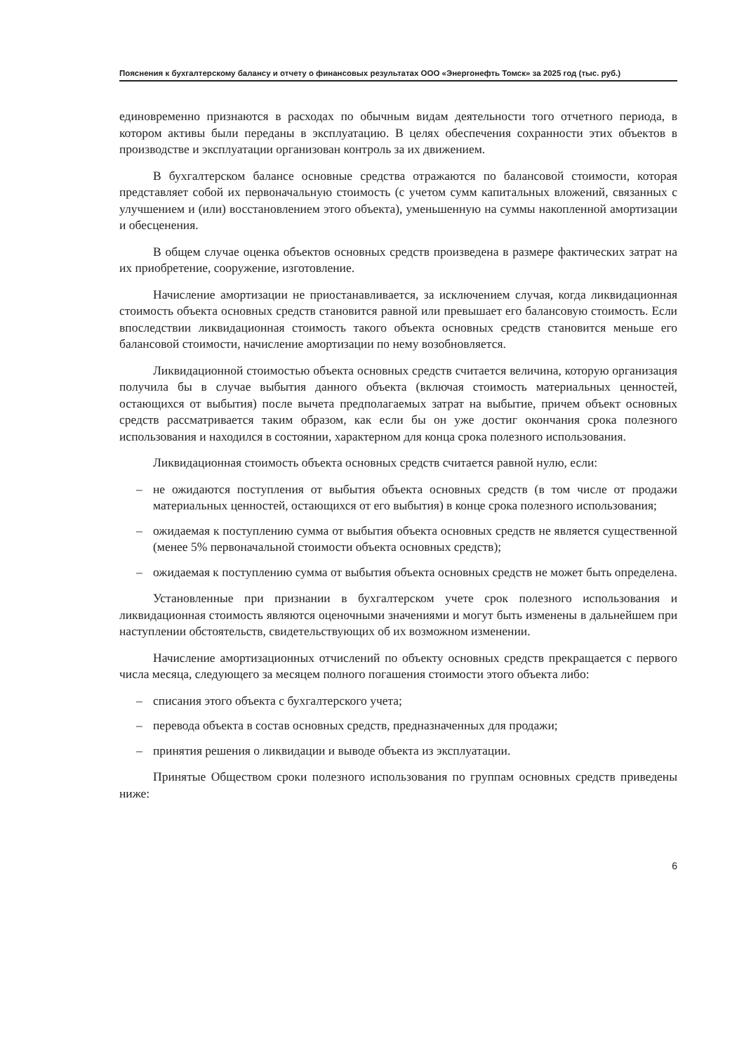Пояснения к бухгалтерскому балансу и отчету о финансовых результатах ООО «Энергонефть Томск» за 2025 год (тыс. руб.)
единовременно признаются в расходах по обычным видам деятельности того отчетного периода, в котором активы были переданы в эксплуатацию. В целях обеспечения сохранности этих объектов в производстве и эксплуатации организован контроль за их движением.
В бухгалтерском балансе основные средства отражаются по балансовой стоимости, которая представляет собой их первоначальную стоимость (с учетом сумм капитальных вложений, связанных с улучшением и (или) восстановлением этого объекта), уменьшенную на суммы накопленной амортизации и обесценения.
В общем случае оценка объектов основных средств произведена в размере фактических затрат на их приобретение, сооружение, изготовление.
Начисление амортизации не приостанавливается, за исключением случая, когда ликвидационная стоимость объекта основных средств становится равной или превышает его балансовую стоимость. Если впоследствии ликвидационная стоимость такого объекта основных средств становится меньше его балансовой стоимости, начисление амортизации по нему возобновляется.
Ликвидационной стоимостью объекта основных средств считается величина, которую организация получила бы в случае выбытия данного объекта (включая стоимость материальных ценностей, остающихся от выбытия) после вычета предполагаемых затрат на выбытие, причем объект основных средств рассматривается таким образом, как если бы он уже достиг окончания срока полезного использования и находился в состоянии, характерном для конца срока полезного использования.
Ликвидационная стоимость объекта основных средств считается равной нулю, если:
– не ожидаются поступления от выбытия объекта основных средств (в том числе от продажи материальных ценностей, остающихся от его выбытия) в конце срока полезного использования;
– ожидаемая к поступлению сумма от выбытия объекта основных средств не является существенной (менее 5% первоначальной стоимости объекта основных средств);
– ожидаемая к поступлению сумма от выбытия объекта основных средств не может быть определена.
Установленные при признании в бухгалтерском учете срок полезного использования и ликвидационная стоимость являются оценочными значениями и могут быть изменены в дальнейшем при наступлении обстоятельств, свидетельствующих об их возможном изменении.
Начисление амортизационных отчислений по объекту основных средств прекращается с первого числа месяца, следующего за месяцем полного погашения стоимости этого объекта либо:
– списания этого объекта с бухгалтерского учета;
– перевода объекта в состав основных средств, предназначенных для продажи;
– принятия решения о ликвидации и выводе объекта из эксплуатации.
Принятые Обществом сроки полезного использования по группам основных средств приведены ниже:
6